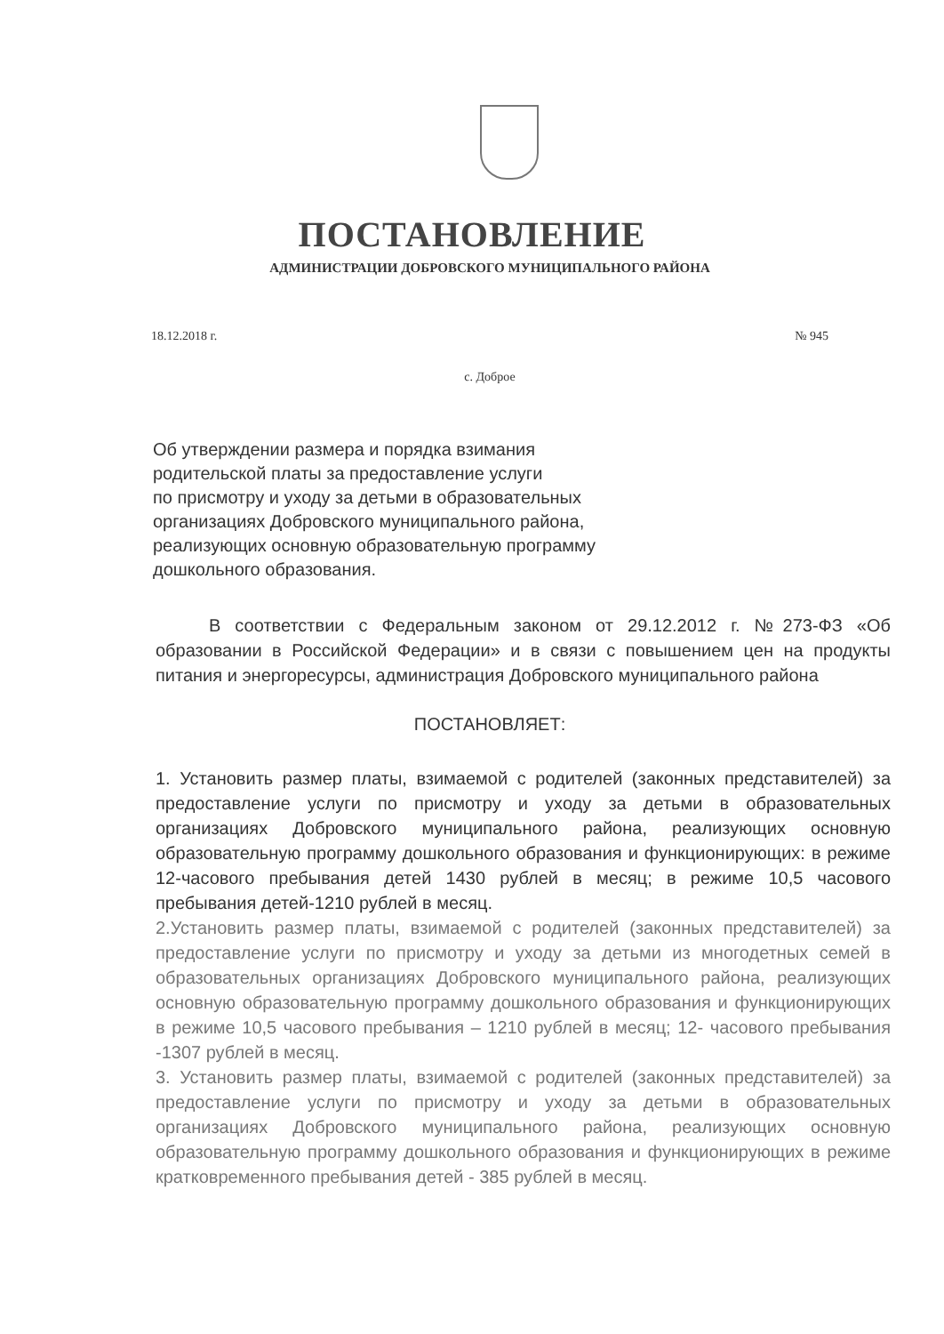ПОСТАНОВЛЕНИЕ
АДМИНИСТРАЦИИ ДОБРОВСКОГО МУНИЦИПАЛЬНОГО РАЙОНА
18.12.2018 г. № 945
с. Доброе
Об утверждении размера и порядка взимания
родительской платы за предоставление услуги
по присмотру и уходу за детьми в образовательных
организациях Добровского муниципального района,
реализующих основную образовательную программу
дошкольного образования.
В соответствии с Федеральным законом от 29.12.2012 г. №273-ФЗ «Об образовании в Российской Федерации» и в связи с повышением цен на продукты питания и энергоресурсы, администрация Добровского муниципального района
ПОСТАНОВЛЯЕТ:
1. Установить размер платы, взимаемой с родителей (законных представителей) за предоставление услуги по присмотру и уходу за детьми в образовательных организациях Добровского муниципального района, реализующих основную образовательную программу дошкольного образования и функционирующих: в режиме 12-часового пребывания детей 1430 рублей в месяц; в режиме 10,5 часового пребывания детей-1210 рублей в месяц.
2.Установить размер платы, взимаемой с родителей (законных представителей) за предоставление услуги по присмотру и уходу за детьми из многодетных семей в образовательных организациях Добровского муниципального района, реализующих основную образовательную программу дошкольного образования и функционирующих в режиме 10,5 часового пребывания – 1210 рублей в месяц; 12- часового пребывания -1307 рублей в месяц.
3. Установить размер платы, взимаемой с родителей (законных представителей) за предоставление услуги по присмотру и уходу за детьми в образовательных организациях Добровского муниципального района, реализующих основную образовательную программу дошкольного образования и функционирующих в режиме кратковременного пребывания детей - 385 рублей в месяц.